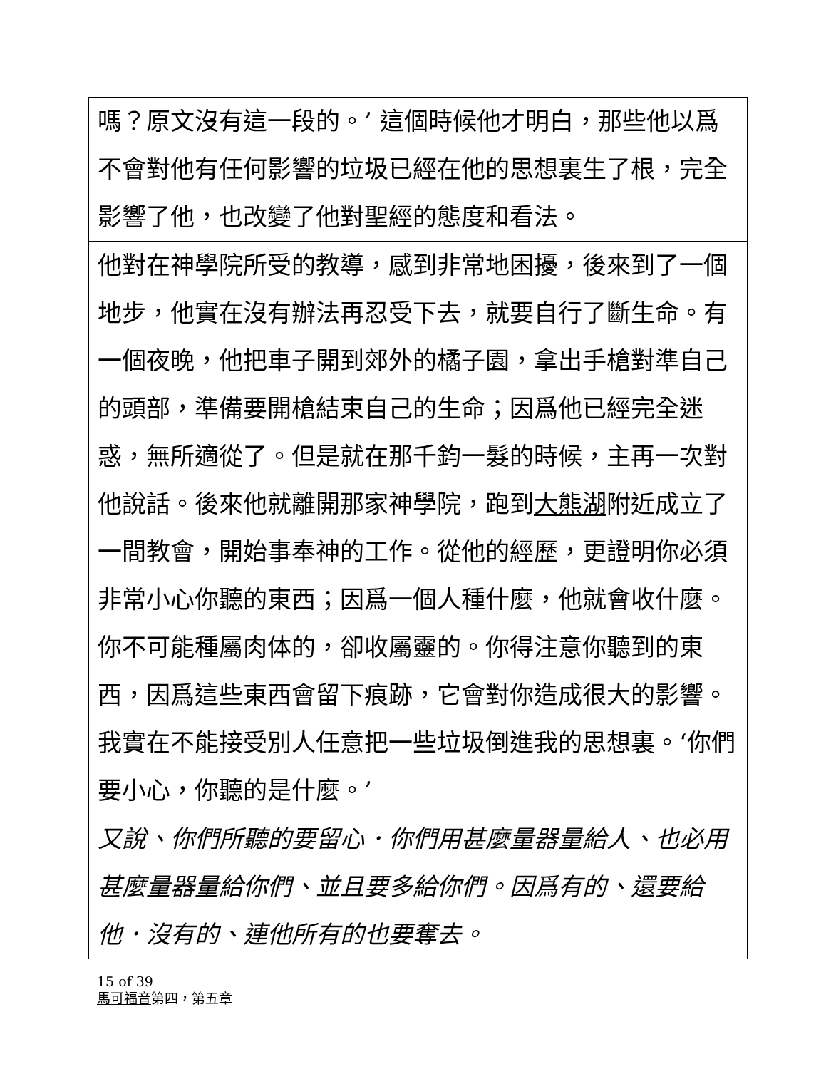嗎？原文沒有這一段的。’ 這個時候他才明白，那些他以爲不會對他有任何影響的垃圾已經在他的思想裏生了根，完全影響了他，也改變了他對聖經的態度和看法。
他對在神學院所受的教導，感到非常地困擾，後來到了一個地步，他實在沒有辦法再忍受下去，就要自行了斷生命。有一個夜晚，他把車子開到郊外的橘子園，拿出手槍對準自己的頭部，準備要開槍結束自己的生命；因爲他已經完全迷惑，無所適從了。但是就在那千鈞一髮的時候，主再一次對他說話。後來他就離開那家神學院，跑到大熊湖附近成立了一間教會，開始事奉神的工作。從他的經歷，更證明你必須非常小心你聽的東西；因爲一個人種什麼，他就會收什麼。你不可能種屬肉体的，卻收屬靈的。你得注意你聽到的東西，因爲這些東西會留下痕跡，它會對你造成很大的影響。我實在不能接受別人任意把一些垃圾倒進我的思想裏。‘你們要小心，你聽的是什麼。’
又說、你們所聽的要留心．你們用甚麼量器量給人、也必用甚麼量器量給你們、並且要多給你們。因爲有的、還要給他．沒有的、連他所有的也要奪去。
15 of 39
馬可福音第四，第五章